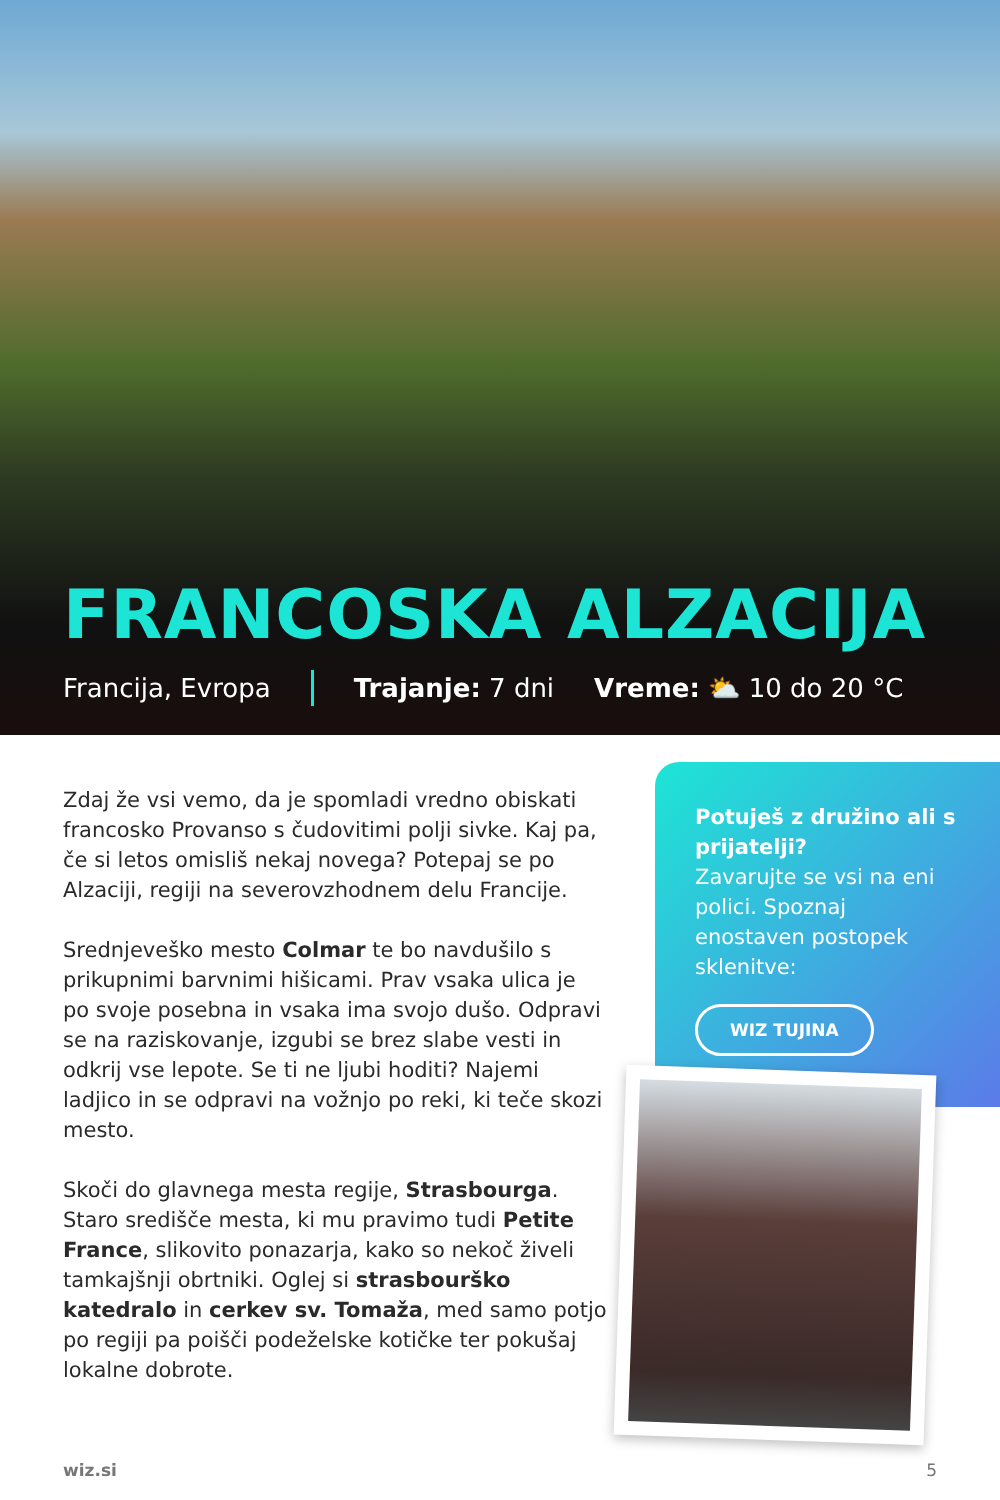FRANCOSKA ALZACIJA
Francija, Evropa Trajanje: 7 dni Vreme: ⛅ 10 do 20 °C
Zdaj že vsi vemo, da je spomladi vredno obiskati francosko Provanso s čudovitimi polji sivke. Kaj pa, če si letos omisliš nekaj novega? Potepaj se po Alzaciji, regiji na severovzhodnem delu Francije.
Srednjeveško mesto Colmar te bo navdušilo s prikupnimi barvnimi hišicami. Prav vsaka ulica je po svoje posebna in vsaka ima svojo dušo. Odpravi se na raziskovanje, izgubi se brez slabe vesti in odkrij vse lepote. Se ti ne ljubi hoditi? Najemi ladjico in se odpravi na vožnjo po reki, ki teče skozi mesto.
Skoči do glavnega mesta regije, Strasbourga. Staro središče mesta, ki mu pravimo tudi Petite France, slikovito ponazarja, kako so nekoč živeli tamkajšnji obrtniki. Oglej si strasbourško katedralo in cerkev sv. Tomaža, med samo potjo po regiji pa poišči podeželske kotičke ter pokušaj lokalne dobrote.
Potuješ z družino ali s prijatelji?
Zavarujte se vsi na eni polici. Spoznaj enostaven postopek sklenitve:
WIZ TUJINA
wiz.si 5